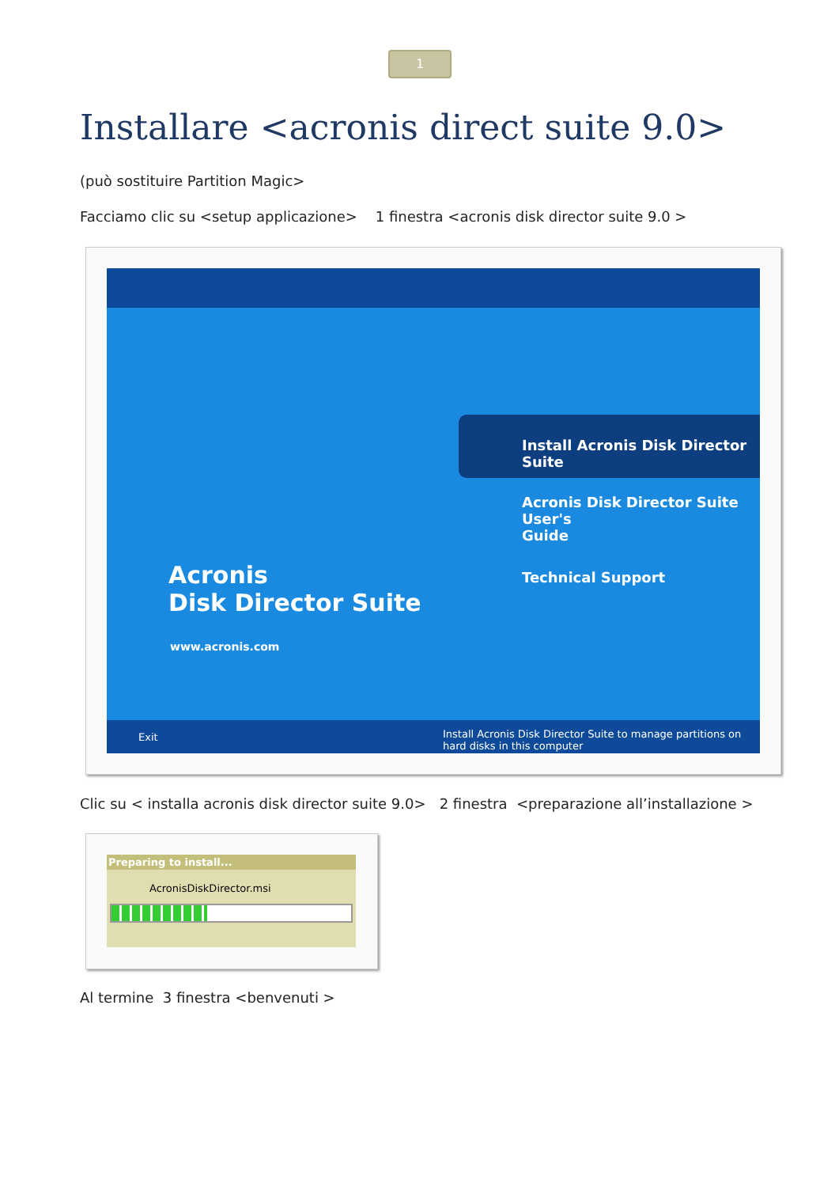1
Installare <acronis direct suite 9.0>
(può sostituire Partition Magic>
Facciamo clic su <setup applicazione> 1 finestra <acronis disk director suite 9.0 >
Acronis
Disk Director Suite
www.acronis.com
Install Acronis Disk Director Suite
Acronis Disk Director Suite User's
Guide
Technical Support
Exit Install Acronis Disk Director Suite to manage partitions on hard disks in this computer
Clic su < installa acronis disk director suite 9.0> 2 finestra <preparazione all’installazione >
Preparing to install...
AcronisDiskDirector.msi
Al termine 3 finestra <benvenuti >